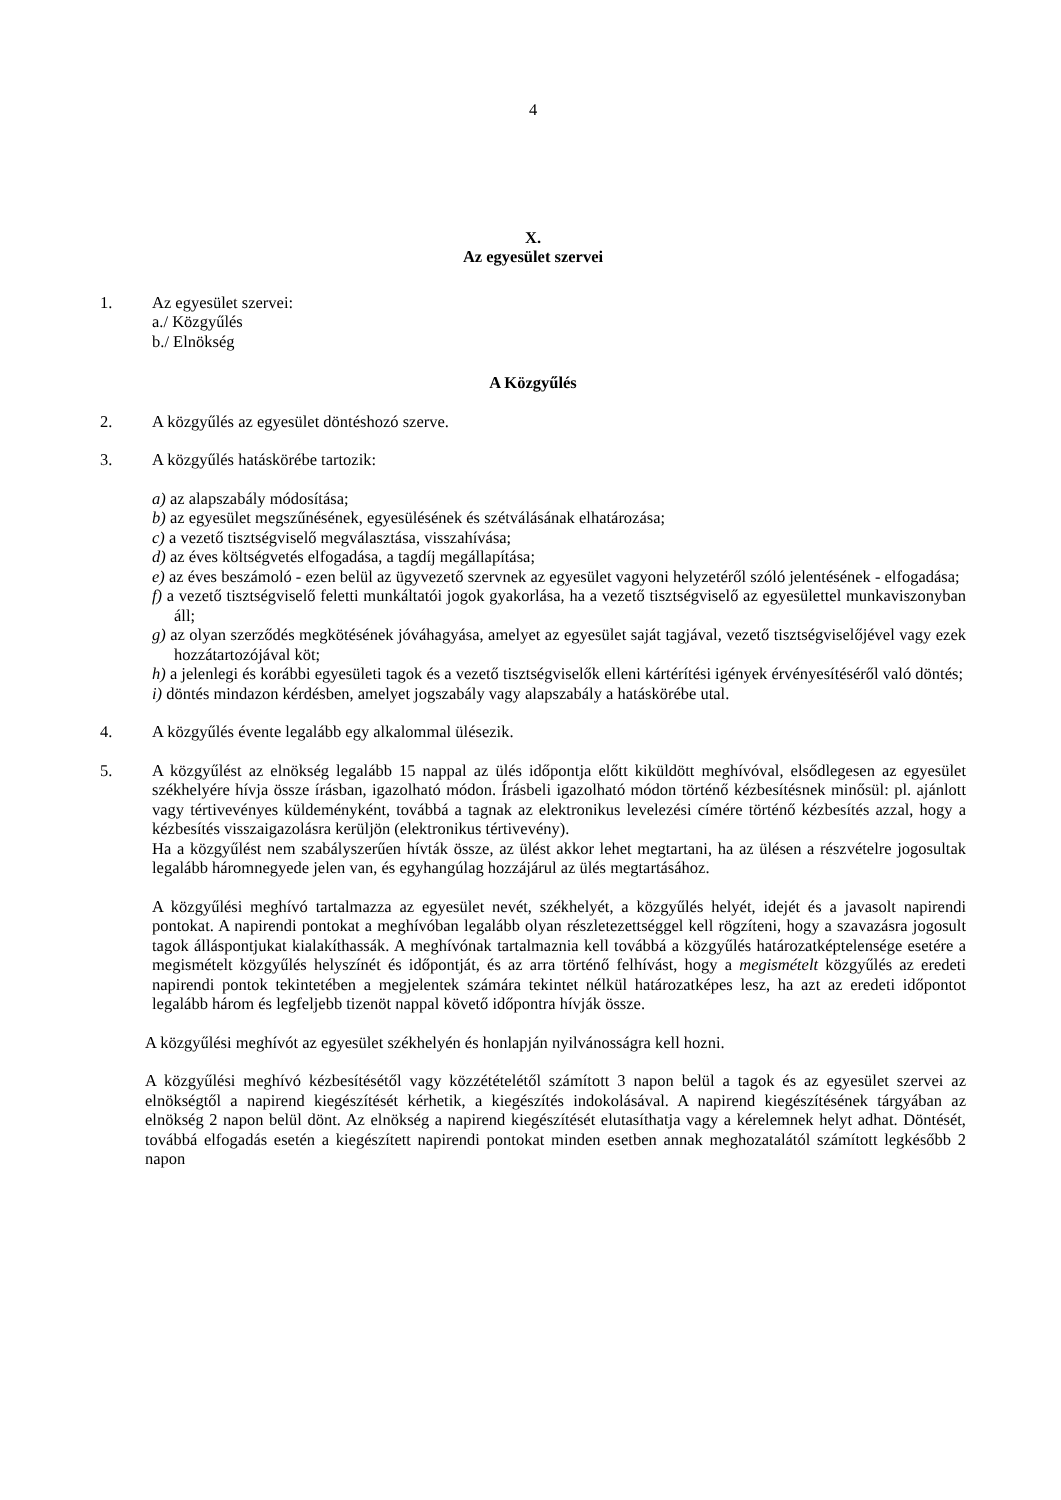4
X.
Az egyesület szervei
1. Az egyesület szervei:
a./ Közgyűlés
b./ Elnökség
A Közgyűlés
2. A közgyűlés az egyesület döntéshozó szerve.
3. A közgyűlés hatáskörébe tartozik:
a) az alapszabály módosítása;
b) az egyesület megszűnésének, egyesülésének és szétválásának elhatározása;
c) a vezető tisztségviselő megválasztása, visszahívása;
d) az éves költségvetés elfogadása, a tagdíj megállapítása;
e) az éves beszámoló - ezen belül az ügyvezető szervnek az egyesület vagyoni helyzetéről szóló jelentésének - elfogadása;
f) a vezető tisztségviselő feletti munkáltatói jogok gyakorlása, ha a vezető tisztségviselő az egyesülettel munkaviszonyban áll;
g) az olyan szerződés megkötésének jóváhagyása, amelyet az egyesület saját tagjával, vezető tisztségviselőjével vagy ezek hozzátartozójával köt;
h) a jelenlegi és korábbi egyesületi tagok és a vezető tisztségviselők elleni kártérítési igények érvényesítéséről való döntés;
i) döntés mindazon kérdésben, amelyet jogszabály vagy alapszabály a hatáskörébe utal.
4. A közgyűlés évente legalább egy alkalommal ülésezik.
5. A közgyűlést az elnökség legalább 15 nappal az ülés időpontja előtt kiküldött meghívóval, elsődlegesen az egyesület székhelyére hívja össze írásban, igazolható módon. Írásbeli igazolható módon történő kézbesítésnek minősül: pl. ajánlott vagy tértivevényes küldeményként, továbbá a tagnak az elektronikus levelezési címére történő kézbesítés azzal, hogy a kézbesítés visszaigazolásra kerüljön (elektronikus tértivevény).
Ha a közgyűlést nem szabályszerűen hívták össze, az ülést akkor lehet megtartani, ha az ülésen a részvételre jogosultak legalább háromnegyede jelen van, és egyhangúlag hozzájárul az ülés megtartásához.
A közgyűlési meghívó tartalmazza az egyesület nevét, székhelyét, a közgyűlés helyét, idejét és a javasolt napirendi pontokat. A napirendi pontokat a meghívóban legalább olyan részletezettséggel kell rögzíteni, hogy a szavazásra jogosult tagok álláspontjukat kialakíthassák. A meghívónak tartalmaznia kell továbbá a közgyűlés határozatképtelensége esetére a megismételt közgyűlés helyszínét és időpontját, és az arra történő felhívást, hogy a megismételt közgyűlés az eredeti napirendi pontok tekintetében a megjelentek számára tekintet nélkül határozatképes lesz, ha azt az eredeti időpontot legalább három és legfeljebb tizenöt nappal követő időpontra hívják össze.
A közgyűlési meghívót az egyesület székhelyén és honlapján nyilvánosságra kell hozni.
A közgyűlési meghívó kézbesítésétől vagy közzétételétől számított 3 napon belül a tagok és az egyesület szervei az elnökségtől a napirend kiegészítését kérhetik, a kiegészítés indokolásával. A napirend kiegészítésének tárgyában az elnökség 2 napon belül dönt. Az elnökség a napirend kiegészítését elutasíthatja vagy a kérelemnek helyt adhat. Döntését, továbbá elfogadás esetén a kiegészített napirendi pontokat minden esetben annak meghozatalától számított legkésőbb 2 napon